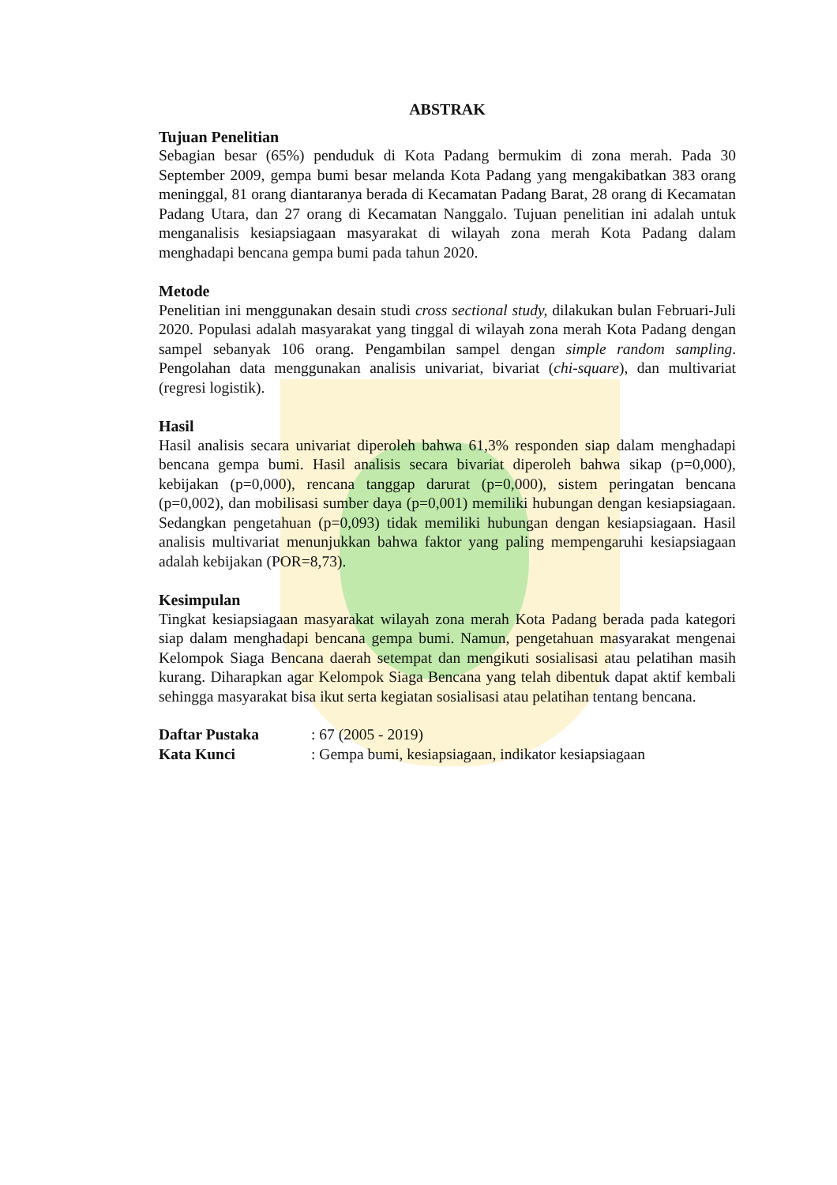ABSTRAK
Tujuan Penelitian
Sebagian besar (65%) penduduk di Kota Padang bermukim di zona merah. Pada 30 September 2009, gempa bumi besar melanda Kota Padang yang mengakibatkan 383 orang meninggal, 81 orang diantaranya berada di Kecamatan Padang Barat, 28 orang di Kecamatan Padang Utara, dan 27 orang di Kecamatan Nanggalo. Tujuan penelitian ini adalah untuk menganalisis kesiapsiagaan masyarakat di wilayah zona merah Kota Padang dalam menghadapi bencana gempa bumi pada tahun 2020.
Metode
Penelitian ini menggunakan desain studi cross sectional study, dilakukan bulan Februari-Juli 2020. Populasi adalah masyarakat yang tinggal di wilayah zona merah Kota Padang dengan sampel sebanyak 106 orang. Pengambilan sampel dengan simple random sampling. Pengolahan data menggunakan analisis univariat, bivariat (chi-square), dan multivariat (regresi logistik).
Hasil
Hasil analisis secara univariat diperoleh bahwa 61,3% responden siap dalam menghadapi bencana gempa bumi. Hasil analisis secara bivariat diperoleh bahwa sikap (p=0,000), kebijakan (p=0,000), rencana tanggap darurat (p=0,000), sistem peringatan bencana (p=0,002), dan mobilisasi sumber daya (p=0,001) memiliki hubungan dengan kesiapsiagaan. Sedangkan pengetahuan (p=0,093) tidak memiliki hubungan dengan kesiapsiagaan. Hasil analisis multivariat menunjukkan bahwa faktor yang paling mempengaruhi kesiapsiagaan adalah kebijakan (POR=8,73).
Kesimpulan
Tingkat kesiapsiagaan masyarakat wilayah zona merah Kota Padang berada pada kategori siap dalam menghadapi bencana gempa bumi. Namun, pengetahuan masyarakat mengenai Kelompok Siaga Bencana daerah setempat dan mengikuti sosialisasi atau pelatihan masih kurang. Diharapkan agar Kelompok Siaga Bencana yang telah dibentuk dapat aktif kembali sehingga masyarakat bisa ikut serta kegiatan sosialisasi atau pelatihan tentang bencana.
| Daftar Pustaka | : 67 (2005 - 2019) |
| Kata Kunci | : Gempa bumi, kesiapsiagaan, indikator kesiapsiagaan |